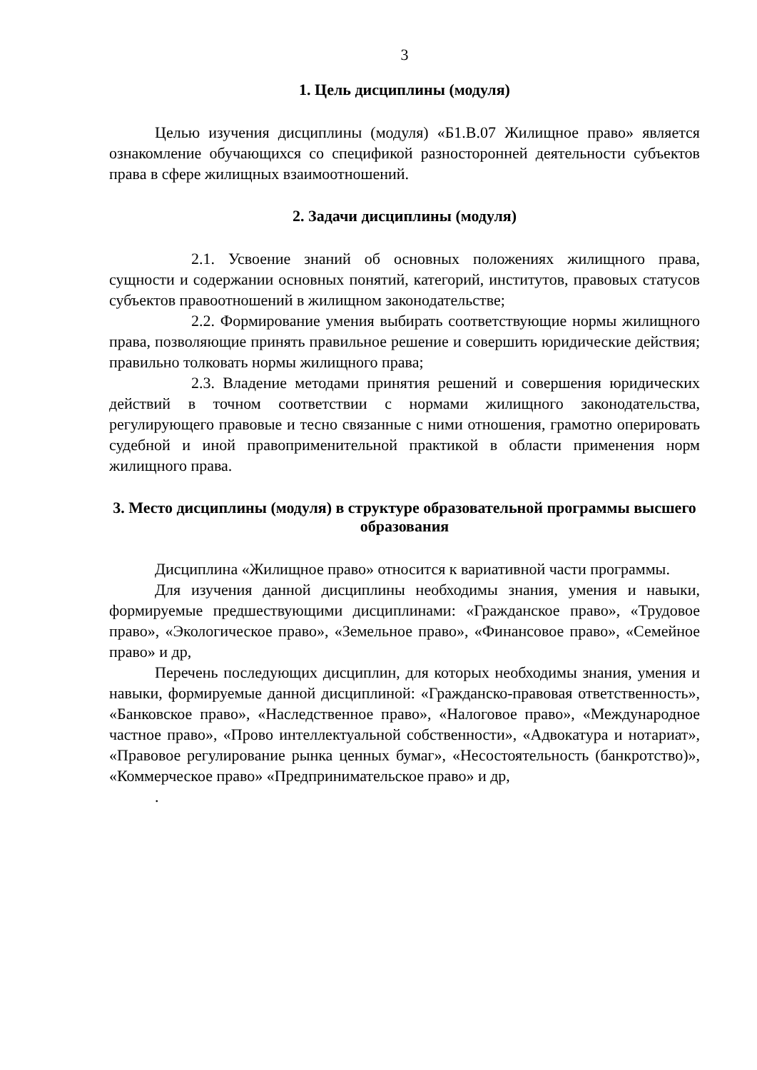3
1. Цель дисциплины (модуля)
Целью изучения дисциплины (модуля) «Б1.В.07 Жилищное право» является ознакомление обучающихся со спецификой разносторонней деятельности субъектов права в сфере жилищных взаимоотношений.
2. Задачи дисциплины (модуля)
2.1. Усвоение знаний об основных положениях жилищного права, сущности и содержании основных понятий, категорий, институтов, правовых статусов субъектов правоотношений в жилищном законодательстве;
2.2. Формирование умения выбирать соответствующие нормы жилищного права, позволяющие принять правильное решение и совершить юридические действия; правильно толковать нормы жилищного права;
2.3. Владение методами принятия решений и совершения юридических действий в точном соответствии с нормами жилищного законодательства, регулирующего правовые и тесно связанные с ними отношения, грамотно оперировать судебной и иной правоприменительной практикой в области применения норм жилищного права.
3. Место дисциплины (модуля) в структуре образовательной программы высшего образования
Дисциплина «Жилищное право» относится к вариативной части программы.
Для изучения данной дисциплины необходимы знания, умения и навыки, формируемые предшествующими дисциплинами: «Гражданское право», «Трудовое право», «Экологическое право», «Земельное право», «Финансовое право», «Семейное право» и др,
Перечень последующих дисциплин, для которых необходимы знания, умения и навыки, формируемые данной дисциплиной: «Гражданско-правовая ответственность», «Банковское право», «Наследственное право», «Налоговое право», «Международное частное право», «Прово интеллектуальной собственности», «Адвокатура и нотариат», «Правовое регулирование рынка ценных бумаг», «Несостоятельность (банкротство)», «Коммерческое право» «Предпринимательское право» и др,
.